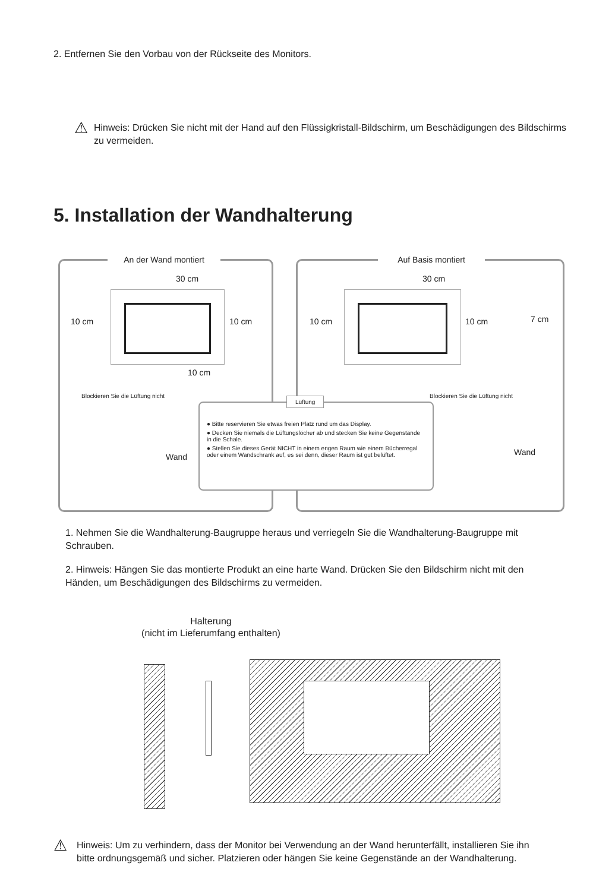2. Entfernen Sie den Vorbau von der Rückseite des Monitors.
⚠
Hinweis: Drücken Sie nicht mit der Hand auf den Flüssigkristall-Bildschirm, um Beschädigungen des Bildschirms zu vermeiden.
5. Installation der Wandhalterung
An der Wand montiert
30 cm
10 cm 10 cm
10 cm
Blockieren Sie die Lüftung nicht
Wand
Auf Basis montiert
30 cm
10 cm 10 cm 7 cm
Blockieren Sie die Lüftung nicht
Wand
Lüftung
● Bitte reservieren Sie etwas freien Platz rund um das Display.
● Decken Sie niemals die Lüftungslöcher ab und stecken Sie keine Gegenstände in die Schale.
● Stellen Sie dieses Gerät NICHT in einem engen Raum wie einem Bücherregal oder einem Wandschrank auf, es sei denn, dieser Raum ist gut belüftet.
1. Nehmen Sie die Wandhalterung-Baugruppe heraus und verriegeln Sie die Wandhalterung-Baugruppe mit Schrauben.
2. Hinweis: Hängen Sie das montierte Produkt an eine harte Wand. Drücken Sie den Bildschirm nicht mit den Händen, um Beschädigungen des Bildschirms zu vermeiden.
Halterung
(nicht im Lieferumfang enthalten)
⚠
Hinweis: Um zu verhindern, dass der Monitor bei Verwendung an der Wand herunterfällt, installieren Sie ihn bitte ordnungsgemäß und sicher. Platzieren oder hängen Sie keine Gegenstände an der Wandhalterung.